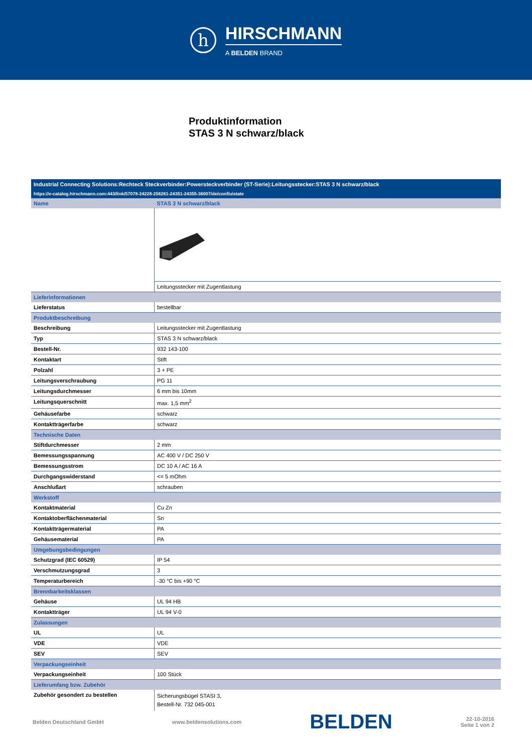h
HIRSCHMANN
A BELDEN BRAND
Produktinformation
STAS 3 N schwarz/black
| Industrial Connecting Solutions:Rechteck Steckverbinder:Powersteckverbinder (ST-Serie):Leitungsstecker:STAS 3 N schwarz/black | |
| https://e-catalog.hirschmann.com:443/link/57078-24228-256261-24351-24355-36007/de/conf/uistate | |
| Name | STAS 3 N schwarz/black |
| | Leitungsstecker mit Zugentlastung |
| Lieferinformationen | |
| Lieferstatus | bestellbar |
| Produktbeschreibung | |
| Beschreibung | Leitungsstecker mit Zugentlastung |
| Typ | STAS 3 N schwarz/black |
| Bestell-Nr. | 932 143-100 |
| Kontaktart | Stift |
| Polzahl | 3 + PE |
| Leitungsverschraubung | PG 11 |
| Leitungsdurchmesser | 6 mm bis 10mm |
| Leitungsquerschnitt | max. 1,5 mm<sup>2</sup> |
| Gehäusefarbe | schwarz |
| Kontaktträgerfarbe | schwarz |
| Technische Daten | |
| Stiftdurchmesser | 2 mm |
| Bemessungsspannung | AC 400 V / DC 250 V |
| Bemessungsstrom | DC 10 A / AC 16 A |
| Durchgangswiderstand | <= 5 mOhm |
| Anschlußart | schrauben |
| Werkstoff | |
| Kontaktmaterial | Cu Zn |
| Kontaktoberflächenmaterial | Sn |
| Kontaktträgermaterial | PA |
| Gehäusematerial | PA |
| Umgebungsbedingungen | |
| Schutzgrad (IEC 60529) | IP 54 |
| Verschmutzungsgrad | 3 |
| Temperaturbereich | -30 °C bis +90 °C |
| Brennbarkeitsklassen | |
| Gehäuse | UL 94 HB |
| Kontaktträger | UL 94 V-0 |
| Zulassungen | |
| UL | UL |
| VDE | VDE |
| SEV | SEV |
| Verpackungseinheit | |
| Verpackungseinheit | 100 Stück |
| Lieferumfang bzw. Zubehör | |
| Zubehör gesondert zu bestellen | Sicherungsbügel STASI 3, Bestell-Nr. 732 045-001 |
Belden Deutschland GmbH www.beldensolutions.com
BELDEN
22-10-2016
Seite 1 von 2